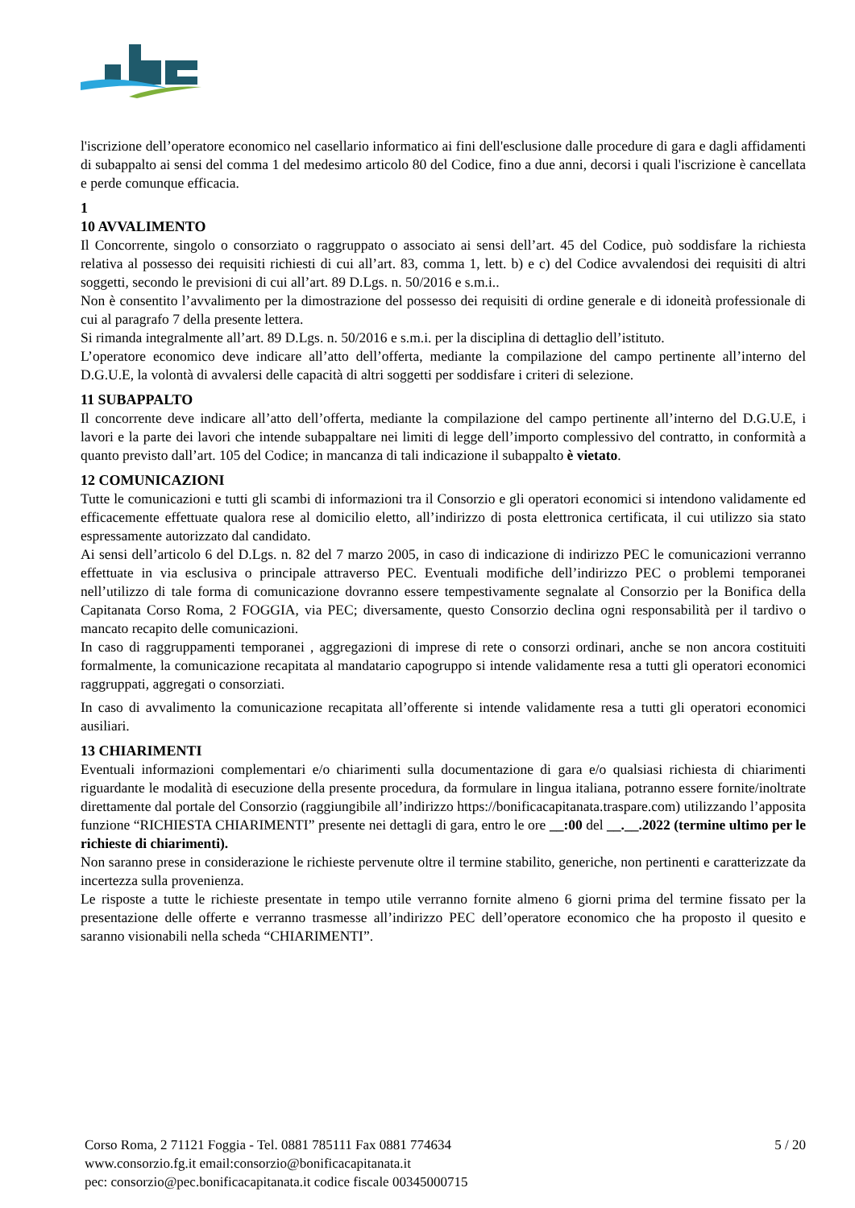l'iscrizione dell’operatore economico nel casellario informatico ai fini dell'esclusione dalle procedure di gara e dagli affidamenti di subappalto ai sensi del comma 1 del medesimo articolo 80 del Codice, fino a due anni, decorsi i quali l'iscrizione è cancellata e perde comunque efficacia.
1
10 AVVALIMENTO
Il Concorrente, singolo o consorziato o raggruppato o associato ai sensi dell’art. 45 del Codice, può soddisfare la richiesta relativa al possesso dei requisiti richiesti di cui all’art. 83, comma 1, lett. b) e c) del Codice avvalendosi dei requisiti di altri soggetti, secondo le previsioni di cui all’art. 89 D.Lgs. n. 50/2016 e s.m.i..
Non è consentito l’avvalimento per la dimostrazione del possesso dei requisiti di ordine generale e di idoneità professionale di cui al paragrafo 7 della presente lettera.
Si rimanda integralmente all’art. 89 D.Lgs. n. 50/2016 e s.m.i. per la disciplina di dettaglio dell’istituto.
L’operatore economico deve indicare all’atto dell’offerta, mediante la compilazione del campo pertinente all’interno del D.G.U.E, la volontà di avvalersi delle capacità di altri soggetti per soddisfare i criteri di selezione.
11 SUBAPPALTO
Il concorrente deve indicare all’atto dell’offerta, mediante la compilazione del campo pertinente all’interno del D.G.U.E, i lavori e la parte dei lavori che intende subappaltare nei limiti di legge dell’importo complessivo del contratto, in conformità a quanto previsto dall’art. 105 del Codice; in mancanza di tali indicazione il subappalto è vietato.
12 COMUNICAZIONI
Tutte le comunicazioni e tutti gli scambi di informazioni tra il Consorzio e gli operatori economici si intendono validamente ed efficacemente effettuate qualora rese al domicilio eletto, all’indirizzo di posta elettronica certificata, il cui utilizzo sia stato espressamente autorizzato dal candidato.
Ai sensi dell’articolo 6 del D.Lgs. n. 82 del 7 marzo 2005, in caso di indicazione di indirizzo PEC le comunicazioni verranno effettuate in via esclusiva o principale attraverso PEC. Eventuali modifiche dell’indirizzo PEC o problemi temporanei nell’utilizzo di tale forma di comunicazione dovranno essere tempestivamente segnalate al Consorzio per la Bonifica della Capitanata Corso Roma, 2 FOGGIA, via PEC; diversamente, questo Consorzio declina ogni responsabilità per il tardivo o mancato recapito delle comunicazioni.
In caso di raggruppamenti temporanei , aggregazioni di imprese di rete o consorzi ordinari, anche se non ancora costituiti formalmente, la comunicazione recapitata al mandatario capogruppo si intende validamente resa a tutti gli operatori economici raggruppati, aggregati o consorziati.
In caso di avvalimento la comunicazione recapitata all’offerente si intende validamente resa a tutti gli operatori economici ausiliari.
13 CHIARIMENTI
Eventuali informazioni complementari e/o chiarimenti sulla documentazione di gara e/o qualsiasi richiesta di chiarimenti riguardante le modalità di esecuzione della presente procedura, da formulare in lingua italiana, potranno essere fornite/inoltrate direttamente dal portale del Consorzio (raggiungibile all’indirizzo https://bonificacapitanata.traspare.com) utilizzando l’apposita funzione “RICHIESTA CHIARIMENTI” presente nei dettagli di gara, entro le ore __:00 del __.__.2022 (termine ultimo per le richieste di chiarimenti).
Non saranno prese in considerazione le richieste pervenute oltre il termine stabilito, generiche, non pertinenti e caratterizzate da incertezza sulla provenienza.
Le risposte a tutte le richieste presentate in tempo utile verranno fornite almeno 6 giorni prima del termine fissato per la presentazione delle offerte e verranno trasmesse all’indirizzo PEC dell’operatore economico che ha proposto il quesito e saranno visionabili nella scheda “CHIARIMENTI”.
Corso Roma, 2 71121 Foggia - Tel. 0881 785111 Fax 0881 774634
www.consorzio.fg.it email:consorzio@bonificacapitanata.it
pec: consorzio@pec.bonificacapitanata.it codice fiscale 00345000715
5 / 20